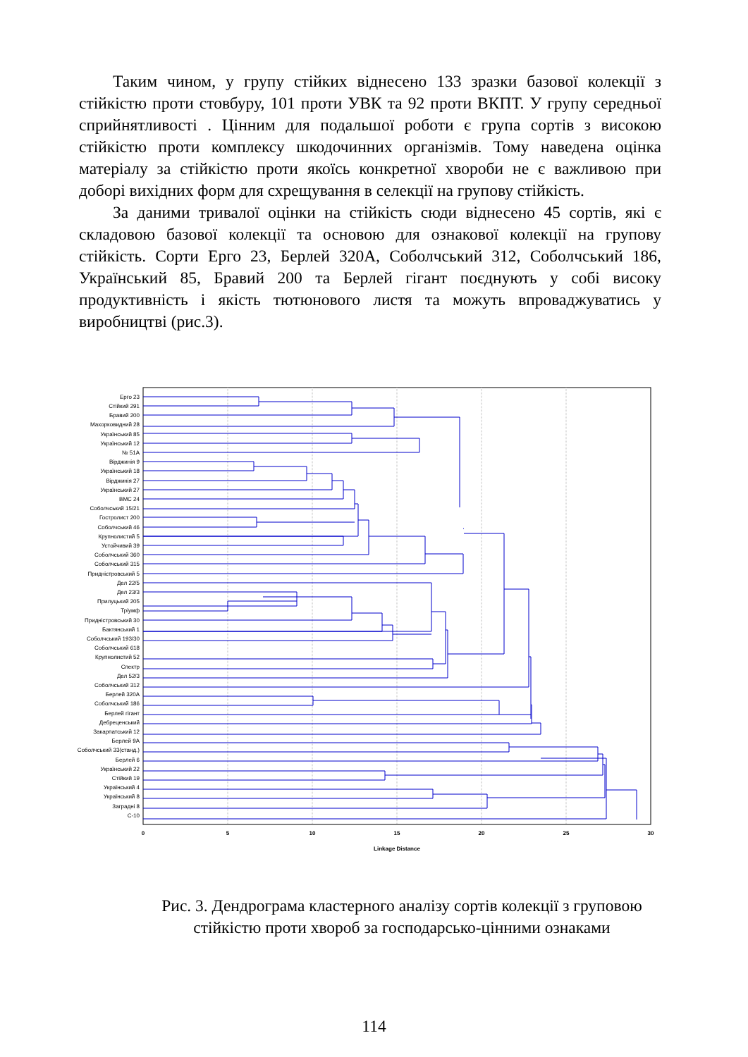Таким чином, у групу стійких віднесено 133 зразки базової колекції з стійкістю проти стовбуру, 101 проти УВК та 92 проти ВКПТ. У групу середньої сприйнятливості . Цінним для подальшої роботи є група сортів з високою стійкістю проти комплексу шкодочинних організмів. Тому наведена оцінка матеріалу за стійкістю проти якоїсь конкретної хвороби не є важливою при доборі вихідних форм для схрещування в селекції на групову стійкість.
За даними тривалої оцінки на стійкість сюди віднесено 45 сортів, які є складовою базової колекції та основою для ознакової колекції на групову стійкість. Сорти Ерго 23, Берлей 320А, Соболчський 312, Соболчський 186, Український 85, Бравий 200 та Берлей гігант поєднують у собі високу продуктивність і якість тютюнового листя та можуть впроваджуватись у виробництві (рис.3).
Ерго 23
Стійкий 291
Бравий 200
Махорковидний 28
Український 85
Український 12
№ 51А
Вірджинія 9
Український 18
Вірджинія 27
Український 27
ВМС 24
Соболчський 15/21
Гостролист 200
Соболчський 46
Крупнолистий 5
Устойчивий 39
Соболчський 360
Соболчський 315
Придністровський 5
Дел 22/5
Дел 23/3
Прилуцький 205
Тріумф
Придністровський 30
Бактянський 1
Соболчський 193/30
Соболчський 618
Крупнолистий 52
Спектр
Дел 52/3
Соболчський 312
Берлей 320А
Соболчський 186
Берлей гігант
Дебреценський
Закарпатський 12
Берлей 9А
Соболчський 33(станд.)
Берлей 6
Український 22
Стійкий 19
Український 4
Український 8
Заградні 8
С-10
0
5
10
15
20
25
30
Linkage Distance
Рис. 3. Дендрограма кластерного аналізу сортів колекції з груповою стійкістю проти хвороб за господарсько-цінними ознаками
114